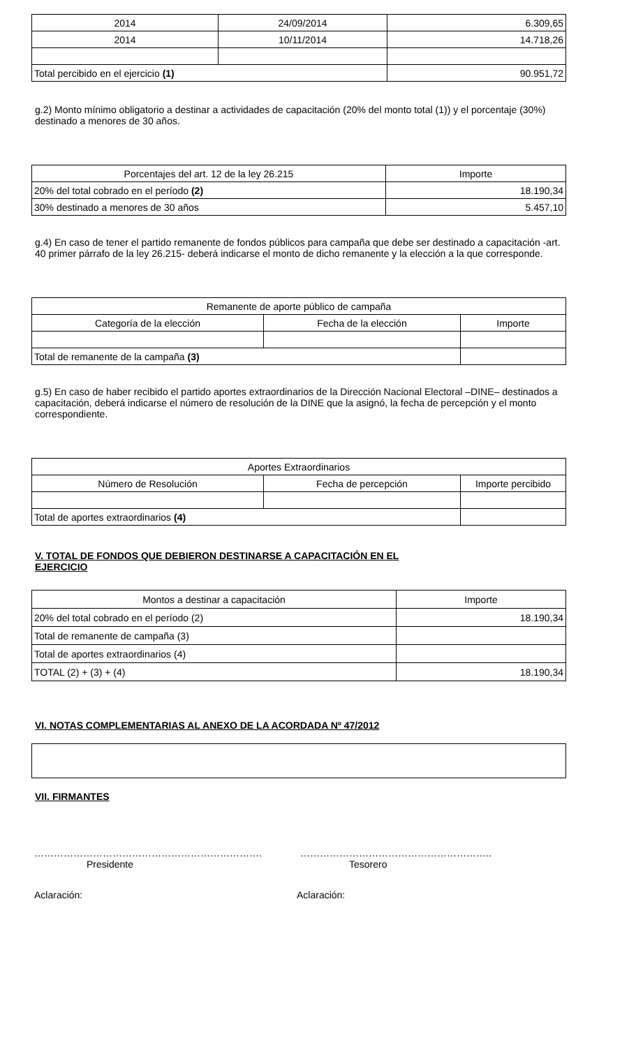| 2014 | 24/09/2014 | 6.309,65 |
| 2014 | 10/11/2014 | 14.718,26 |
| Total percibido en el ejercicio (1) | | 90.951,72 |
g.2) Monto mínimo obligatorio a destinar a actividades de capacitación (20% del monto total (1)) y el porcentaje (30%) destinado a menores de 30 años.
| Porcentajes del art. 12 de la ley 26.215 | Importe |
| --- | --- |
| 20% del total cobrado en el período (2) | 18.190,34 |
| 30% destinado a menores de 30 años | 5.457,10 |
g.4) En caso de tener el partido remanente de fondos públicos para campaña que debe ser destinado a capacitación -art. 40 primer párrafo de la ley 26.215- deberá indicarse el monto de dicho remanente y la elección a la que corresponde.
| Remanente de aporte público de campaña | | |
| Categoría de la elección | Fecha de la elección | Importe |
| Total de remanente de la campaña (3) | | |
g.5) En caso de haber recibido el partido aportes extraordinarios de la Dirección Nacional Electoral –DINE– destinados a capacitación, deberá indicarse el número de resolución de la DINE que la asignó, la fecha de percepción y el monto correspondiente.
| Aportes Extraordinarios | | |
| Número de Resolución | Fecha de percepción | Importe percibido |
| Total de aportes extraordinarios (4) | | |
V. TOTAL DE FONDOS QUE DEBIERON DESTINARSE A CAPACITACIÓN EN EL
EJERCICIO
| Montos a destinar a capacitación | Importe |
| 20% del total cobrado en el período (2) | 18.190,34 |
| Total de remanente de campaña (3) | |
| Total de aportes extraordinarios (4) | |
| TOTAL (2) + (3) + (4) | 18.190,34 |
VI. NOTAS COMPLEMENTARIAS AL ANEXO DE LA ACORDADA Nº 47/2012
VII. FIRMANTES
…………………………………………………………….
Presidente
…………………………………………………..
Tesorero
Aclaración: Aclaración: